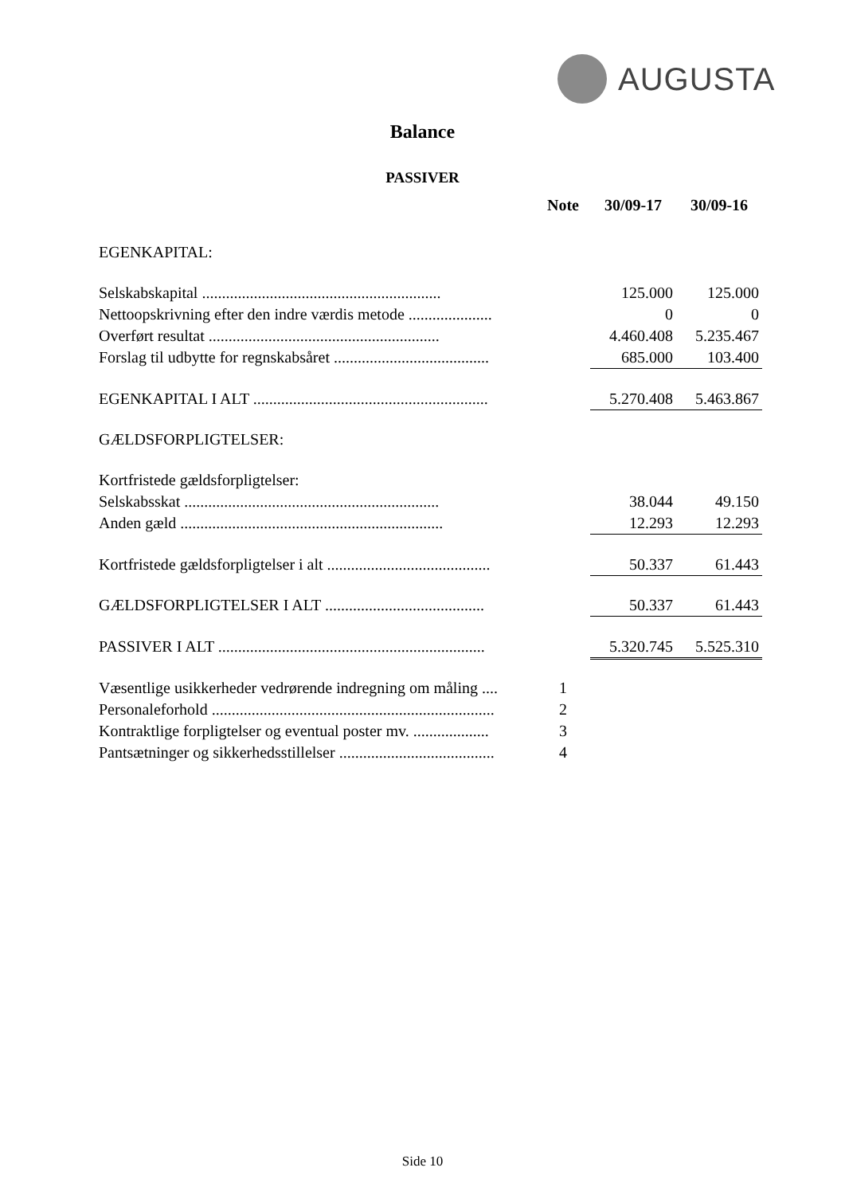AUGUSTA
Balance
PASSIVER
| | Note | 30/09-17 | 30/09-16 |
| --- | --- | --- | --- |
| EGENKAPITAL: | | | |
| Selskabskapital ............................................................ | | 125.000 | 125.000 |
| Nettoopskrivning efter den indre værdis metode ..................... | | 0 | 0 |
| Overført resultat .......................................................... | | 4.460.408 | 5.235.467 |
| Forslag til udbytte for regnskabsåret ....................................... | | 685.000 | 103.400 |
| EGENKAPITAL I ALT ........................................................... | | 5.270.408 | 5.463.867 |
| GÆLDSFORPLIGTELSER: | | | |
| Kortfristede gældsforpligtelser: | | | |
| Selskabsskat ................................................................ | | 38.044 | 49.150 |
| Anden gæld .................................................................. | | 12.293 | 12.293 |
| Kortfristede gældsforpligtelser i alt ......................................... | | 50.337 | 61.443 |
| GÆLDSFORPLIGTELSER I ALT ........................................ | | 50.337 | 61.443 |
| PASSIVER I ALT ................................................................... | | 5.320.745 | 5.525.310 |
| Væsentlige usikkerheder vedrørende indregning om måling .... | 1 | | |
| Personaleforhold ....................................................................... | 2 | | |
| Kontraktlige forpligtelser og eventual poster mv. ................... | 3 | | |
| Pantsætninger og sikkerhedsstillelser ....................................... | 4 | | |
Side 10